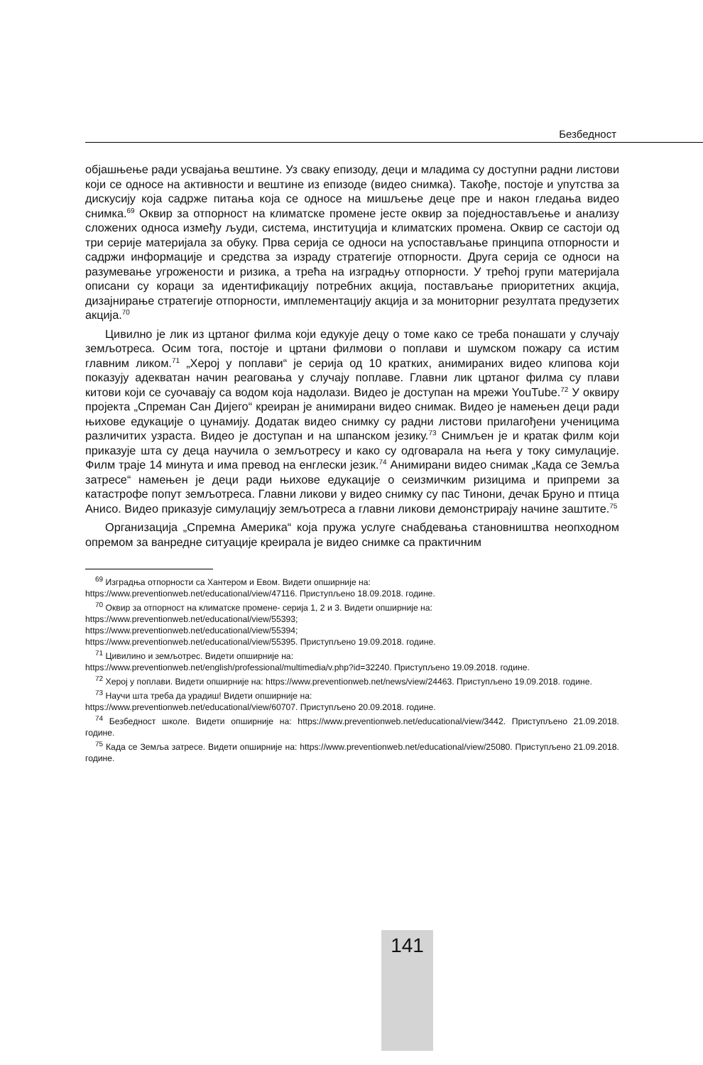Безбедност
објашњење ради усвајања вештине. Уз сваку епизоду, деци и младима су доступни радни листови који се односе на активности и вештине из епизоде (видео снимка). Такође, постоје и упутства за дискусију која садрже питања која се односе на мишљење деце пре и након гледања видео снимка.<sup>69</sup> Оквир за отпорност на климатске промене јесте оквир за поједностављење и анализу сложених односа између људи, система, институција и климатских промена. Оквир се састоји од три серије материјала за обуку. Прва серија се односи на успостављање принципа отпорности и садржи информације и средства за израду стратегије отпорности. Друга серија се односи на разумевање угрожености и ризика, а трећа на изградњу отпорности. У трећој групи материјала описани су кораци за идентификацију потребних акција, постављање приоритетних акција, дизајнирање стратегије отпорности, имплементацију акција и за мониторниг резултата предузетих акција.<sup>70</sup>
Цивилно је лик из цртаног филма који едукује децу о томе како се треба понашати у случају земљотреса. Осим тога, постоје и цртани филмови о поплави и шумском пожару са истим главним ликом.<sup>71</sup> „Херој у поплави“ је серија од 10 кратких, анимираних видео клипова који показују адекватан начин реаговања у случају поплаве. Главни лик цртаног филма су плави китови који се суочавају са водом која надолази. Видео је доступан на мрежи YouTube.<sup>72</sup> У оквиру пројекта „Спреман Сан Дијего“ креиран је анимирани видео снимак. Видео је намењен деци ради њихове едукације о цунамију. Додатак видео снимку су радни листови прилагођени ученицима различитих узраста. Видео је доступан и на шпанском језику.<sup>73</sup> Снимљен је и кратак филм који приказује шта су деца научила о земљотресу и како су одговарала на њега у току симулације. Филм траје 14 минута и има превод на енглески језик.<sup>74</sup> Анимирани видео снимак „Када се Земља затресе“ намењен је деци ради њихове едукације о сеизмичким ризицима и припреми за катастрофе попут земљотреса. Главни ликови у видео снимку су пас Тинони, дечак Бруно и птица Анисо. Видео приказује симулацију земљотреса а главни ликови демонстрирају начине заштите.<sup>75</sup>
Организација „Спремна Америка“ која пружа услуге снабдевања становништва неопходном опремом за ванредне ситуације креирала је видео снимке са практичним
<sup>69</sup> Изградња отпорности са Хантером и Евом. Видети опширније на:
https://www.preventionweb.net/educational/view/47116. Приступљено 18.09.2018. године.
<sup>70</sup> Оквир за отпорност на климатске промене- серија 1, 2 и 3. Видети опширније на:
https://www.preventionweb.net/educational/view/55393;
https://www.preventionweb.net/educational/view/55394;
https://www.preventionweb.net/educational/view/55395. Приступљено 19.09.2018. године.
<sup>71</sup> Цивилино и земљотрес. Видети опширније на:
https://www.preventionweb.net/english/professional/multimedia/v.php?id=32240. Приступљено 19.09.2018. године.
<sup>72</sup> Херој у поплави. Видети опширније на: https://www.preventionweb.net/news/view/24463. Приступљено 19.09.2018. године.
<sup>73</sup> Научи шта треба да урадиш! Видети опширније на:
https://www.preventionweb.net/educational/view/60707. Приступљено 20.09.2018. године.
<sup>74</sup> Безбедност школе. Видети опширније на: https://www.preventionweb.net/educational/view/3442. Приступљено 21.09.2018. године.
<sup>75</sup> Када се Земља затресе. Видети опширније на: https://www.preventionweb.net/educational/view/25080. Приступљено 21.09.2018. године.
141